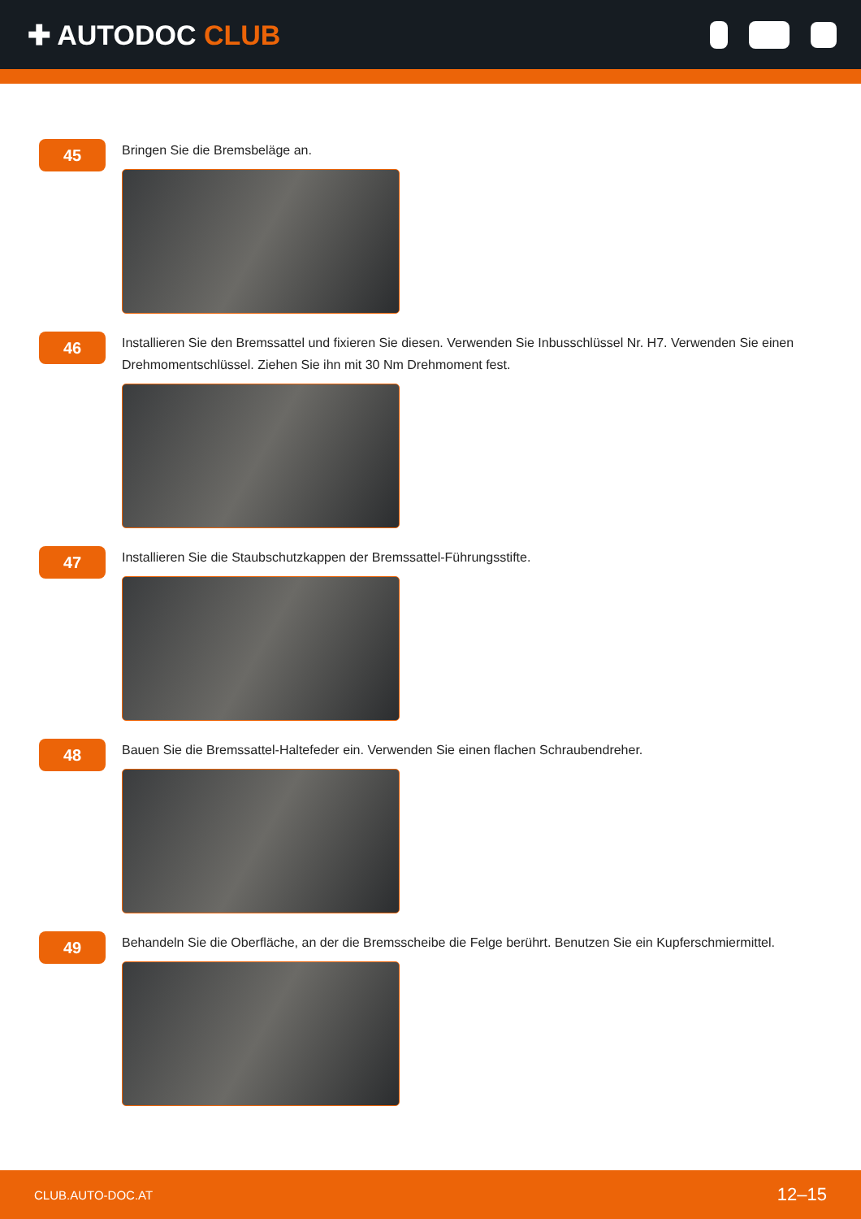✚ AUTODOC CLUB
45
Bringen Sie die Bremsbeläge an.
46
Installieren Sie den Bremssattel und fixieren Sie diesen. Verwenden Sie Inbusschlüssel Nr. H7. Verwenden Sie einen Drehmomentschlüssel. Ziehen Sie ihn mit 30 Nm Drehmoment fest.
47
Installieren Sie die Staubschutzkappen der Bremssattel-Führungsstifte.
48
Bauen Sie die Bremssattel-Haltefeder ein. Verwenden Sie einen flachen Schraubendreher.
49
Behandeln Sie die Oberfläche, an der die Bremsscheibe die Felge berührt. Benutzen Sie ein Kupferschmiermittel.
CLUB.AUTO-DOC.AT 12–15